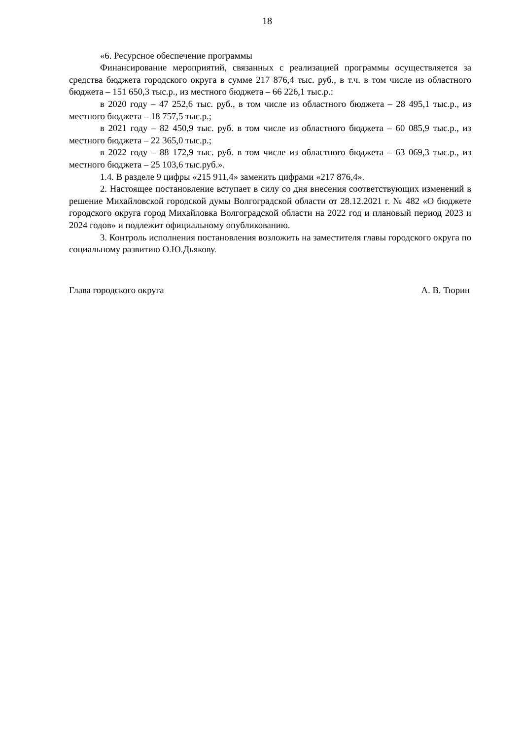18
«6. Ресурсное обеспечение программы
Финансирование мероприятий, связанных с реализацией программы осуществляется за средства бюджета городского округа в сумме 217 876,4 тыс. руб., в т.ч. в том числе из областного бюджета – 151 650,3 тыс.р., из местного бюджета – 66 226,1 тыс.р.:
в 2020 году – 47 252,6 тыс. руб., в том числе из областного бюджета – 28 495,1 тыс.р., из местного бюджета – 18 757,5 тыс.р.;
в 2021 году – 82 450,9 тыс. руб. в том числе из областного бюджета – 60 085,9 тыс.р., из местного бюджета – 22 365,0 тыс.р.;
в 2022 году – 88 172,9 тыс. руб. в том числе из областного бюджета – 63 069,3 тыс.р., из местного бюджета – 25 103,6 тыс.руб.».
1.4. В разделе 9 цифры «215 911,4» заменить цифрами «217 876,4».
2. Настоящее постановление вступает в силу со дня внесения соответствующих изменений в решение Михайловской городской думы Волгоградской области от 28.12.2021 г. № 482 «О бюджете городского округа город Михайловка Волгоградской области на 2022 год и плановый период 2023 и 2024 годов» и подлежит официальному опубликованию.
3. Контроль исполнения постановления возложить на заместителя главы городского округа по социальному развитию О.Ю.Дьякову.
Глава городского округа А. В. Тюрин